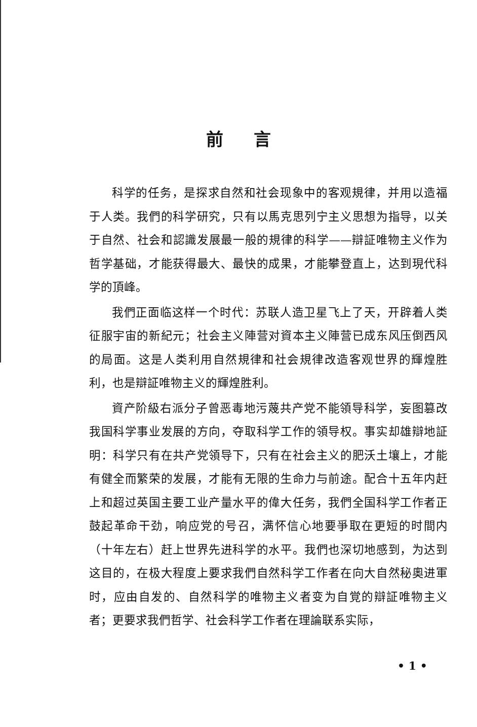前言
科学的任务，是探求自然和社会现象中的客观規律，并用以造福于人类。我們的科学研究，只有以馬克思列宁主义思想为指导，以关于自然、社会和認識发展最一般的規律的科学——辯証唯物主义作为哲学基础，才能获得最大、最快的成果，才能攀登直上，达到現代科学的頂峰。
我們正面临这样一个时代：苏联人造卫星飞上了天，开辟着人类征服宇宙的新紀元；社会主义陣营对資本主义陣营已成东风压倒西风的局面。这是人类利用自然規律和社会規律改造客观世界的輝煌胜利，也是辯証唯物主义的輝煌胜利。
資产阶級右派分子曾恶毒地污蔑共产党不能領导科学，妄图篡改我国科学事业发展的方向，夺取科学工作的領导权。事实却雄辯地証明：科学只有在共产党領导下，只有在社会主义的肥沃土壤上，才能有健全而繁荣的发展，才能有无限的生命力与前途。配合十五年内赶上和超过英国主要工业产量水平的偉大任务，我們全国科学工作者正鼓起革命干劲，响应党的号召，满怀信心地要爭取在更短的时間内（十年左右）赶上世界先进科学的水平。我們也深切地感到，为达到这目的，在极大程度上要求我們自然科学工作者在向大自然秘奧进軍时，应由自发的、自然科学的唯物主义者变为自覚的辯証唯物主义者；更要求我們哲学、社会科学工作者在理論联系实际，
• 1 •